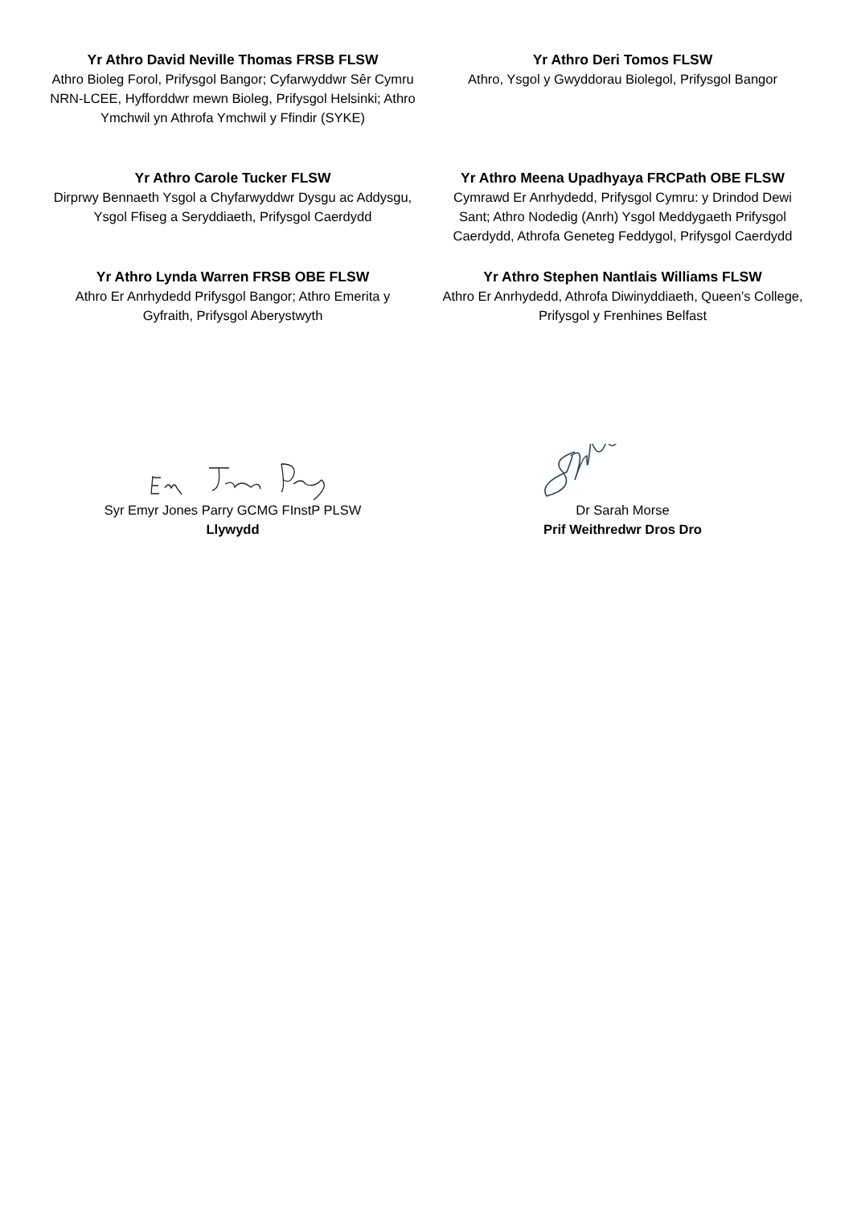Yr Athro David Neville Thomas FRSB FLSW
Athro Bioleg Forol, Prifysgol Bangor; Cyfarwyddwr Sêr Cymru NRN-LCEE, Hyfforddwr mewn Bioleg, Prifysgol Helsinki; Athro Ymchwil yn Athrofa Ymchwil y Ffindir (SYKE)
Yr Athro Deri Tomos FLSW
Athro, Ysgol y Gwyddorau Biolegol, Prifysgol Bangor
Yr Athro Carole Tucker FLSW
Dirprwy Bennaeth Ysgol a Chyfarwyddwr Dysgu ac Addysgu, Ysgol Ffiseg a Seryddiaeth, Prifysgol Caerdydd
Yr Athro Meena Upadhyaya FRCPath OBE FLSW
Cymrawd Er Anrhydedd, Prifysgol Cymru: y Drindod Dewi Sant; Athro Nodedig (Anrh) Ysgol Meddygaeth Prifysgol Caerdydd, Athrofa Geneteg Feddygol, Prifysgol Caerdydd
Yr Athro Lynda Warren FRSB OBE FLSW
Athro Er Anrhydedd Prifysgol Bangor; Athro Emerita y Gyfraith, Prifysgol Aberystwyth
Yr Athro Stephen Nantlais Williams FLSW
Athro Er Anrhydedd, Athrofa Diwinyddiaeth, Queen’s College, Prifysgol y Frenhines Belfast
Syr Emyr Jones Parry GCMG FInstP PLSW
Llywydd
Dr Sarah Morse
Prif Weithredwr Dros Dro